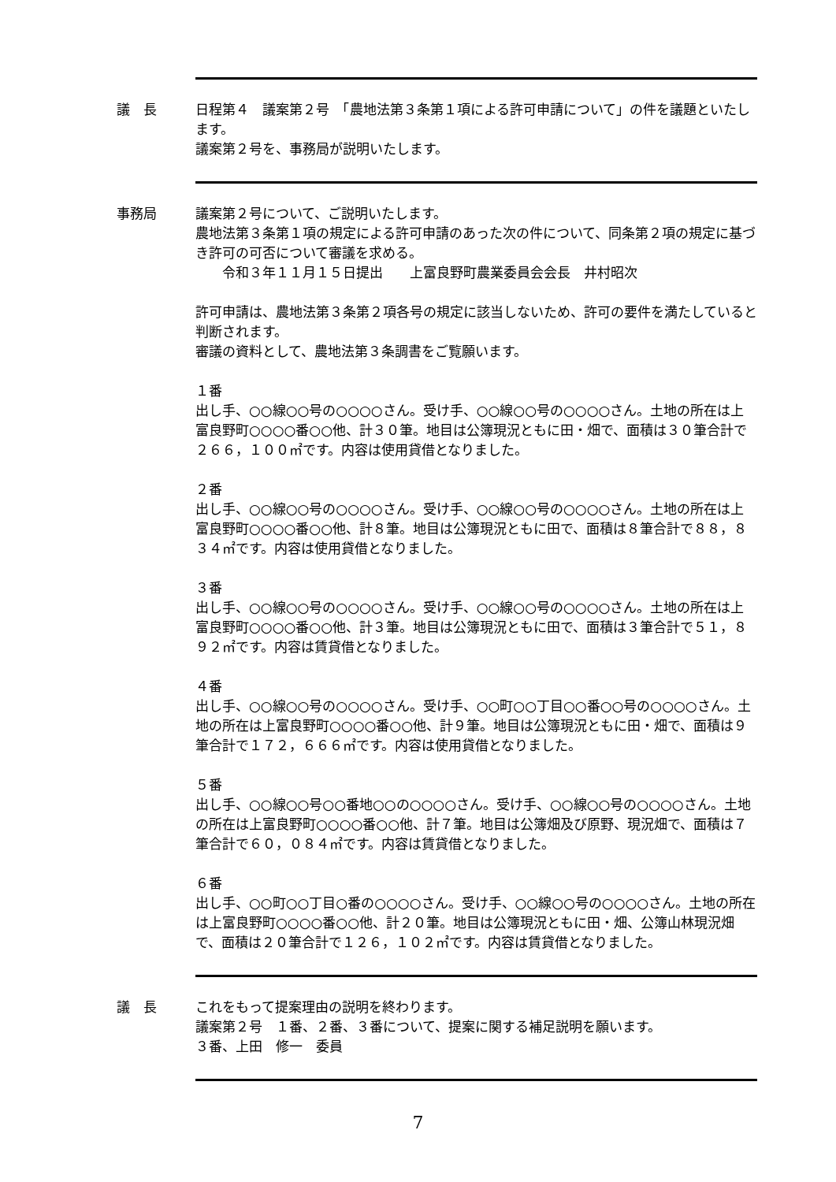議　長 日程第４　議案第２号　「農地法第３条第１項による許可申請について」の件を議題といたします。
議案第２号を、事務局が説明いたします。
事務局 議案第２号について、ご説明いたします。
農地法第３条第１項の規定による許可申請のあった次の件について、同条第２項の規定に基づき許可の可否について審議を求める。
　　令和３年１１月１５日提出　　上富良野町農業委員会会長　井村昭次
許可申請は、農地法第３条第２項各号の規定に該当しないため、許可の要件を満たしていると判断されます。
審議の資料として、農地法第３条調書をご覧願います。
１番
出し手、○○線○○号の○○○○さん。受け手、○○線○○号の○○○○さん。土地の所在は上富良野町○○○○番○○他、計３０筆。地目は公簿現況ともに田・畑で、面積は３０筆合計で２６６，１００㎡です。内容は使用貸借となりました。
２番
出し手、○○線○○号の○○○○さん。受け手、○○線○○号の○○○○さん。土地の所在は上富良野町○○○○番○○他、計８筆。地目は公簿現況ともに田で、面積は８筆合計で８８，８３４㎡です。内容は使用貸借となりました。
３番
出し手、○○線○○号の○○○○さん。受け手、○○線○○号の○○○○さん。土地の所在は上富良野町○○○○番○○他、計３筆。地目は公簿現況ともに田で、面積は３筆合計で５１，８９２㎡です。内容は賃貸借となりました。
４番
出し手、○○線○○号の○○○○さん。受け手、○○町○○丁目○○番○○号の○○○○さん。土地の所在は上富良野町○○○○番○○他、計９筆。地目は公簿現況ともに田・畑で、面積は９筆合計で１７２，６６６㎡です。内容は使用貸借となりました。
５番
出し手、○○線○○号○○番地○○の○○○○さん。受け手、○○線○○号の○○○○さん。土地の所在は上富良野町○○○○番○○他、計７筆。地目は公簿畑及び原野、現況畑で、面積は７筆合計で６０，０８４㎡です。内容は賃貸借となりました。
６番
出し手、○○町○○丁目○番の○○○○さん。受け手、○○線○○号の○○○○さん。土地の所在は上富良野町○○○○番○○他、計２０筆。地目は公簿現況ともに田・畑、公簿山林現況畑で、面積は２０筆合計で１２６，１０２㎡です。内容は賃貸借となりました。
議　長 これをもって提案理由の説明を終わります。
議案第２号　１番、２番、３番について、提案に関する補足説明を願います。
３番、上田　修一　委員
7